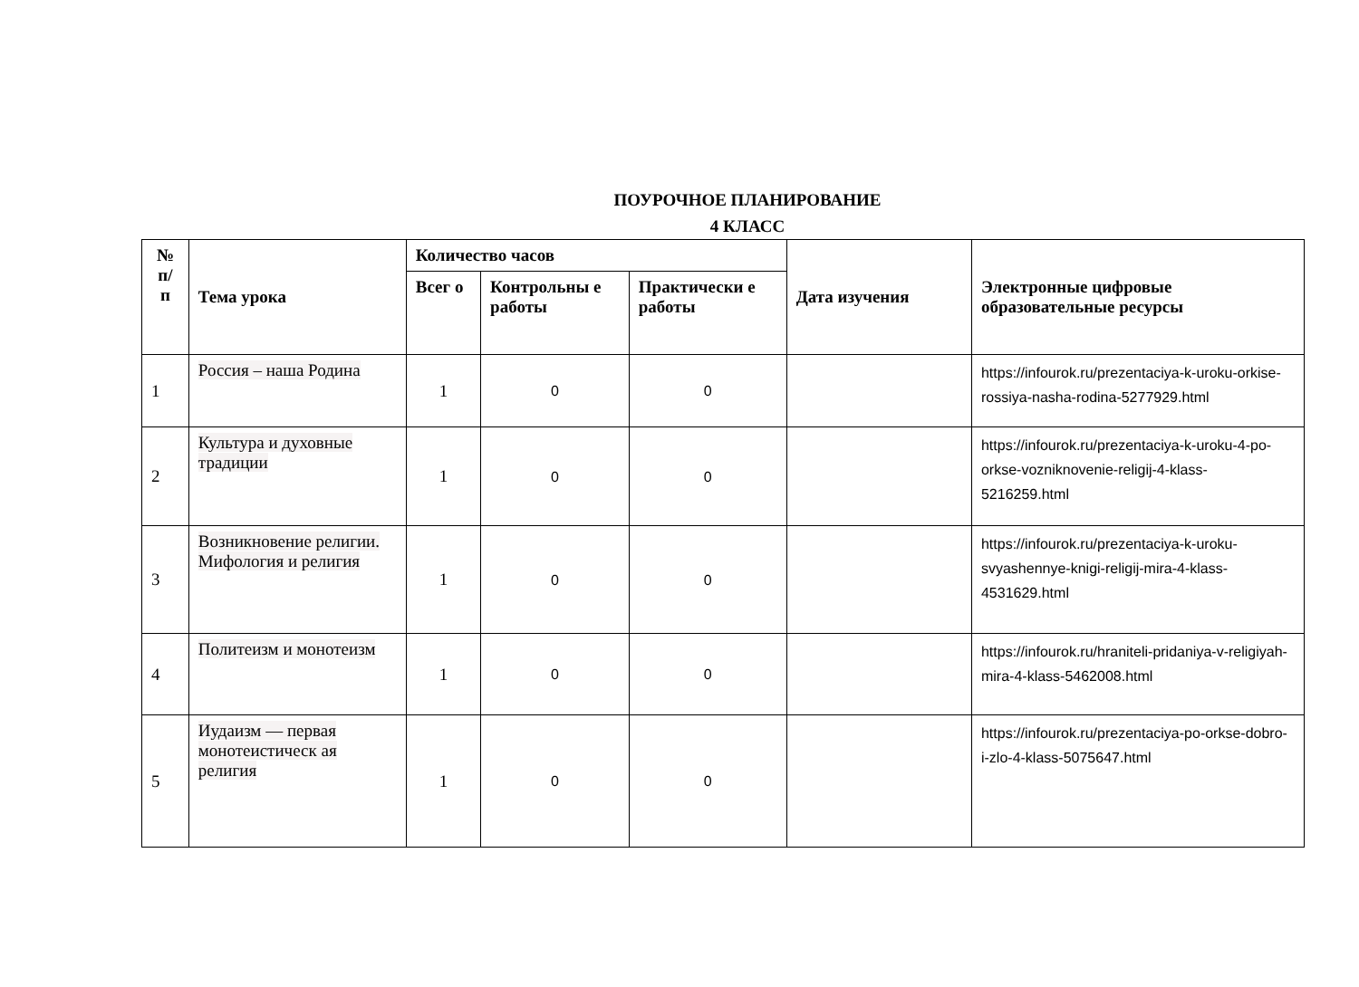ПОУРОЧНОЕ ПЛАНИРОВАНИЕ
4 КЛАСС
| № п/ п | Тема урока | Количество часов | | | Дата изучения | Электронные цифровые образовательные ресурсы |
| --- | --- | --- | --- | --- | --- | --- |
| | | Всег о | Контрольны е работы | Практически е работы | | |
| 1 | Россия – наша Родина | 1 | 0 | 0 | | https://infourok.ru/prezentaciya-k-uroku-orkise-rossiya-nasha-rodina-5277929.html |
| 2 | Культура и духовные традиции | 1 | 0 | 0 | | https://infourok.ru/prezentaciya-k-uroku-4-po-orkse-vozniknovenie-religij-4-klass-5216259.html |
| 3 | Возникновение религии. Мифология и религия | 1 | 0 | 0 | | https://infourok.ru/prezentaciya-k-uroku-svyashennye-knigi-religij-mira-4-klass-4531629.html |
| 4 | Политеизм и монотеизм | 1 | 0 | 0 | | https://infourok.ru/hraniteli-pridaniya-v-religiyah-mira-4-klass-5462008.html |
| 5 | Иудаизм — первая монотеистическ ая религия | 1 | 0 | 0 | | https://infourok.ru/prezentaciya-po-orkse-dobro-i-zlo-4-klass-5075647.html |